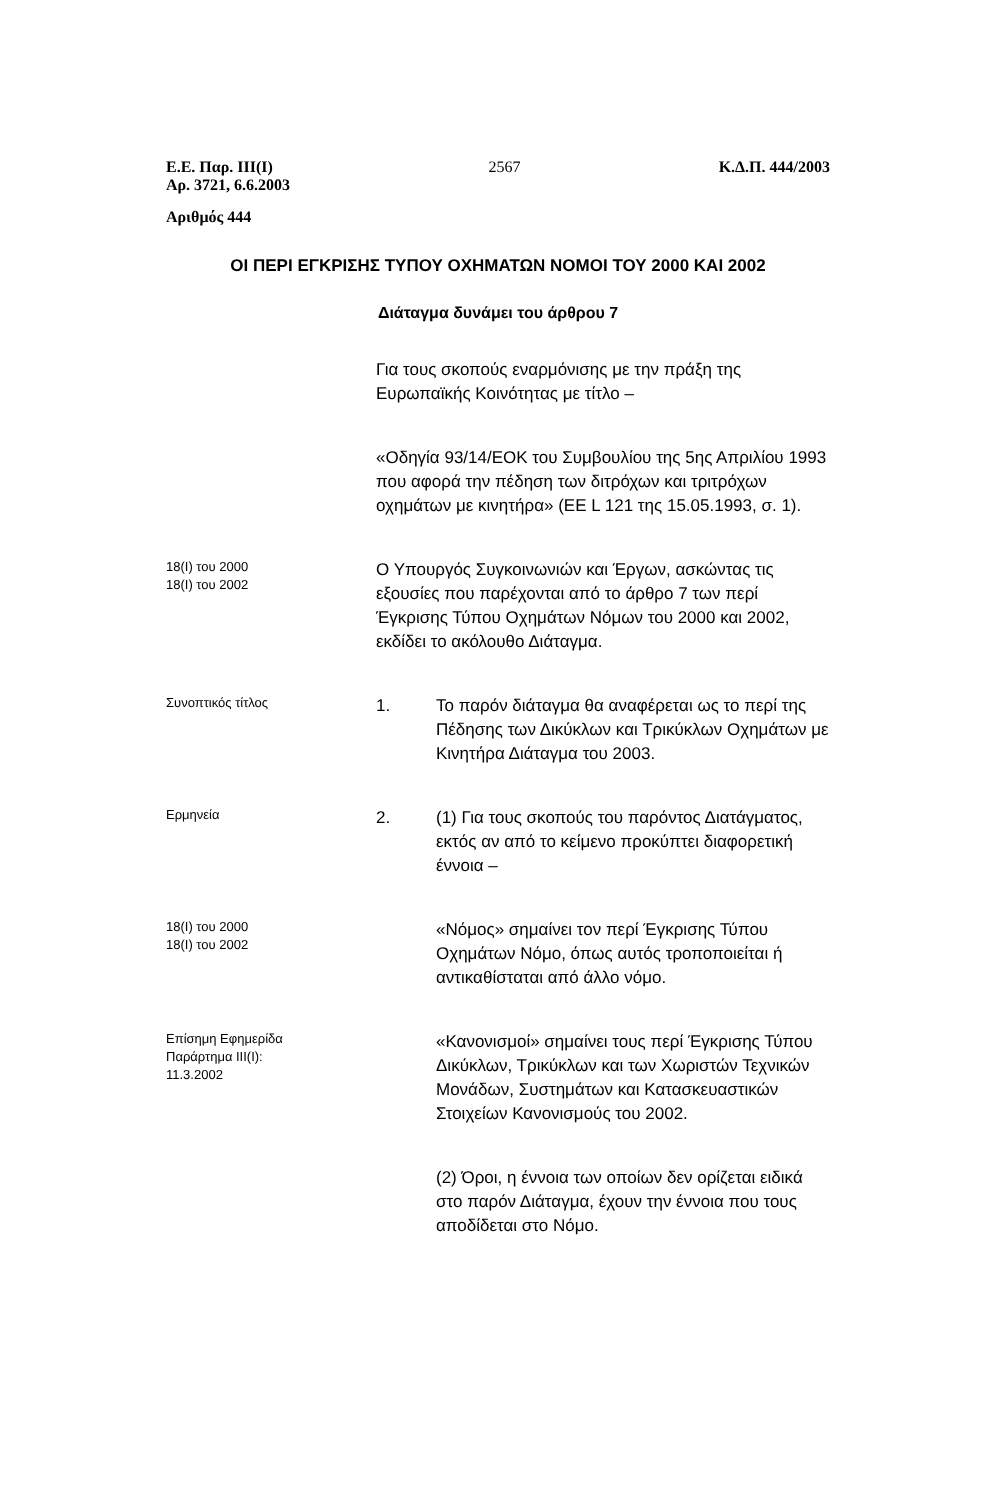Ε.Ε. Παρ. ΙΙΙ(Ι)
Αρ. 3721, 6.6.2003
2567 Κ.Δ.Π. 444/2003
Αριθμός 444
ΟΙ ΠΕΡΙ ΕΓΚΡΙΣΗΣ ΤΥΠΟΥ ΟΧΗΜΑΤΩΝ ΝΟΜΟΙ ΤΟΥ 2000 ΚΑΙ 2002
Διάταγμα δυνάμει του άρθρου 7
Για τους σκοπούς εναρμόνισης με την πράξη της Ευρωπαϊκής Κοινότητας με τίτλο –
«Οδηγία 93/14/ΕΟΚ του Συμβουλίου της 5ης Απριλίου 1993 που αφορά την πέδηση των διτρόχων και τριτρόχων οχημάτων με κινητήρα» (ΕΕ L 121 της 15.05.1993, σ. 1).
18(Ι) του 2000
18(Ι) του 2002
Ο Υπουργός Συγκοινωνιών και Έργων, ασκώντας τις εξουσίες που παρέχονται από το άρθρο 7 των περί Έγκρισης Τύπου Οχημάτων Νόμων του 2000 και 2002, εκδίδει το ακόλουθο Διάταγμα.
Συνοπτικός τίτλος
1. Το παρόν διάταγμα θα αναφέρεται ως το περί της Πέδησης των Δικύκλων και Τρικύκλων Οχημάτων με Κινητήρα Διάταγμα του 2003.
Ερμηνεία
2. (1) Για τους σκοπούς του παρόντος Διατάγματος, εκτός αν από το κείμενο προκύπτει διαφορετική έννοια –
18(Ι) του 2000
18(Ι) του 2002
«Νόμος» σημαίνει τον περί Έγκρισης Τύπου Οχημάτων Νόμο, όπως αυτός τροποποιείται ή αντικαθίσταται από άλλο νόμο.
Επίσημη Εφημερίδα
Παράρτημα ΙΙΙ(Ι):
11.3.2002
«Κανονισμοί» σημαίνει τους περί Έγκρισης Τύπου Δικύκλων, Τρικύκλων και των Χωριστών Τεχνικών Μονάδων, Συστημάτων και Κατασκευαστικών Στοιχείων Κανονισμούς του 2002.
(2) Όροι, η έννοια των οποίων δεν ορίζεται ειδικά στο παρόν Διάταγμα, έχουν την έννοια που τους αποδίδεται στο Νόμο.